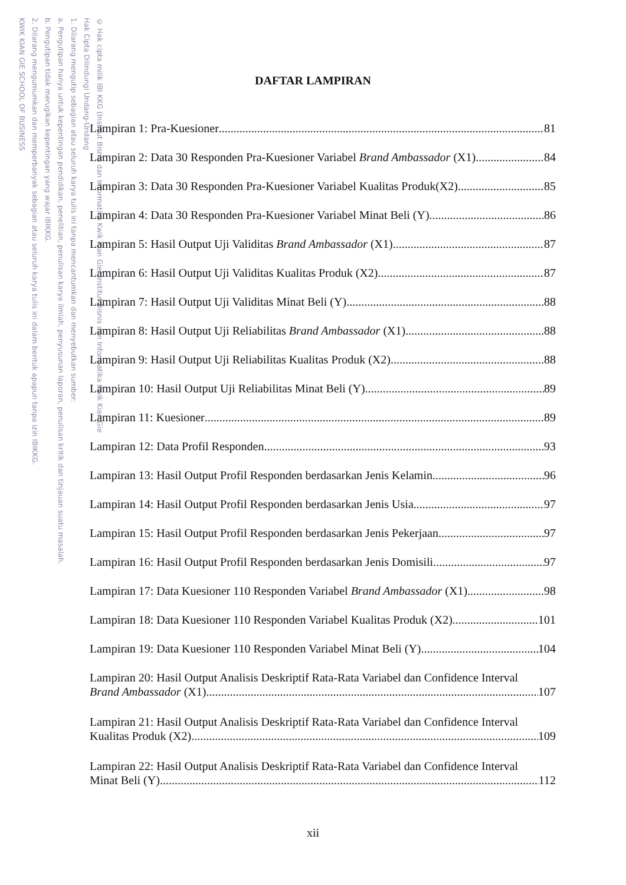KWIK KIAN GIE SCHOOL OF BUSINESS
2. Dilarang mengumumkan dan memperbanyak sebagian atau seluruh karya tulis ini dalam bentuk apapun tanpa izin IBIKKG.
b. Pengutipan tidak merugikan kepentingan yang wajar IBIKKG.
a. Pengutipan hanya untuk kepentingan pendidikan, penelitian, penulisan karya ilmiah, penyusunan laporan, penulisan kritik dan tinjauan suatu masalah.
1. Dilarang mengutip sebagian atau seluruh karya tulis ini tanpa mencantumkan dan menyebutkan sumber:
Hak Cipta Dilindungi Undang-Undang
© Hak cipta milik IBI KKG (Institut Bisnis dan Informatika Kwik Kian Gie) Institut Bisnis dan Informatika Kwik Kian Gie
DAFTAR LAMPIRAN
Lampiran 1: Pra-Kuesioner 81
Lampiran 2: Data 30 Responden Pra-Kuesioner Variabel Brand Ambassador (X1) 84
Lampiran 3: Data 30 Responden Pra-Kuesioner Variabel Kualitas Produk(X2) 85
Lampiran 4: Data 30 Responden Pra-Kuesioner Variabel Minat Beli (Y) 86
Lampiran 5: Hasil Output Uji Validitas Brand Ambassador (X1) 87
Lampiran 6: Hasil Output Uji Validitas Kualitas Produk (X2) 87
Lampiran 7: Hasil Output Uji Validitas Minat Beli (Y) 88
Lampiran 8: Hasil Output Uji Reliabilitas Brand Ambassador (X1) 88
Lampiran 9: Hasil Output Uji Reliabilitas Kualitas Produk (X2) 88
Lampiran 10: Hasil Output Uji Reliabilitas Minat Beli (Y) 89
Lampiran 11: Kuesioner 89
Lampiran 12: Data Profil Responden 93
Lampiran 13: Hasil Output Profil Responden berdasarkan Jenis Kelamin 96
Lampiran 14: Hasil Output Profil Responden berdasarkan Jenis Usia 97
Lampiran 15: Hasil Output Profil Responden berdasarkan Jenis Pekerjaan 97
Lampiran 16: Hasil Output Profil Responden berdasarkan Jenis Domisili 97
Lampiran 17: Data Kuesioner 110 Responden Variabel Brand Ambassador (X1) 98
Lampiran 18: Data Kuesioner 110 Responden Variabel Kualitas Produk (X2) 101
Lampiran 19: Data Kuesioner 110 Responden Variabel Minat Beli (Y) 104
Lampiran 20: Hasil Output Analisis Deskriptif Rata-Rata Variabel dan Confidence Interval
Brand Ambassador (X1) 107
Lampiran 21: Hasil Output Analisis Deskriptif Rata-Rata Variabel dan Confidence Interval
Kualitas Produk (X2) 109
Lampiran 22: Hasil Output Analisis Deskriptif Rata-Rata Variabel dan Confidence Interval
Minat Beli (Y) 112
xii